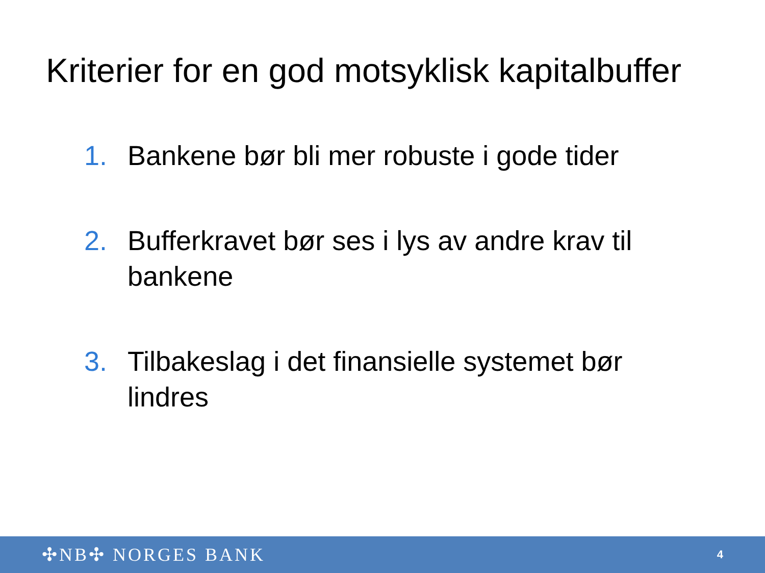Kriterier for en god motsyklisk kapitalbuffer
1. Bankene bør bli mer robuste i gode tider
2. Bufferkravet bør ses i lys av andre krav til bankene
3. Tilbakeslag i det finansielle systemet bør lindres
✣NB✣ NORGES BANK 4